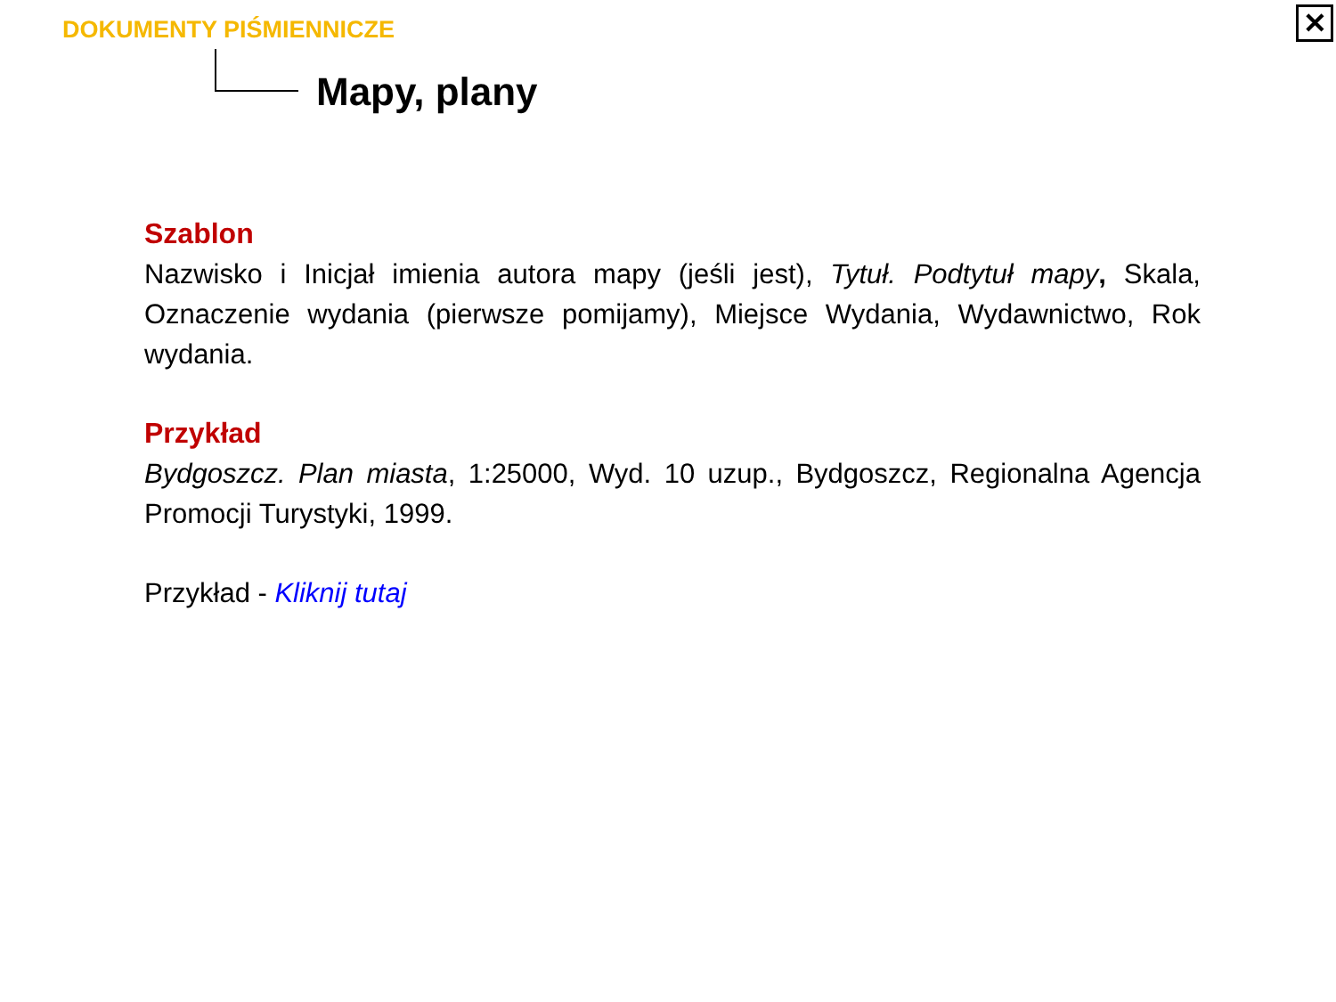DOKUMENTY PIŚMIENNICZE
Mapy, plany
✕
Szablon
Nazwisko i Inicjał imienia autora mapy (jeśli jest), Tytuł. Podtytuł mapy, Skala, Oznaczenie wydania (pierwsze pomijamy), Miejsce Wydania, Wydawnictwo, Rok wydania.
Przykład
Bydgoszcz. Plan miasta, 1:25000, Wyd. 10 uzup., Bydgoszcz, Regionalna Agencja Promocji Turystyki, 1999.
Przykład - Kliknij tutaj